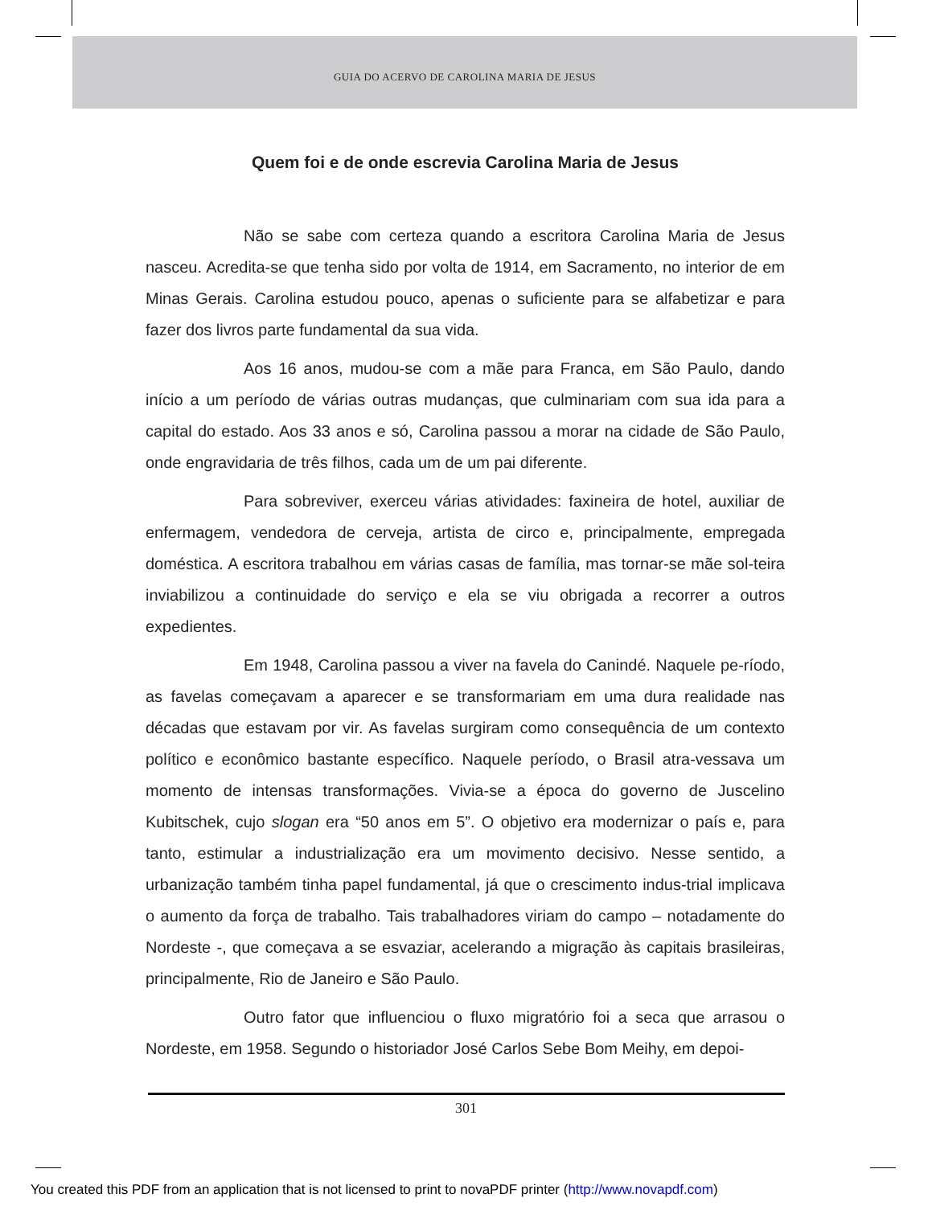GUIA DO ACERVO DE CAROLINA MARIA DE JESUS
Quem foi e de onde escrevia Carolina Maria de Jesus
Não se sabe com certeza quando a escritora Carolina Maria de Jesus nasceu. Acredita-se que tenha sido por volta de 1914, em Sacramento, no interior de em Minas Gerais. Carolina estudou pouco, apenas o suficiente para se alfabetizar e para fazer dos livros parte fundamental da sua vida.
Aos 16 anos, mudou-se com a mãe para Franca, em São Paulo, dando início a um período de várias outras mudanças, que culminariam com sua ida para a capital do estado. Aos 33 anos e só, Carolina passou a morar na cidade de São Paulo, onde engravidaria de três filhos, cada um de um pai diferente.
Para sobreviver, exerceu várias atividades: faxineira de hotel, auxiliar de enfermagem, vendedora de cerveja, artista de circo e, principalmente, empregada doméstica. A escritora trabalhou em várias casas de família, mas tornar-se mãe sol-teira inviabilizou a continuidade do serviço e ela se viu obrigada a recorrer a outros expedientes.
Em 1948, Carolina passou a viver na favela do Canindé. Naquele pe-ríodo, as favelas começavam a aparecer e se transformariam em uma dura realidade nas décadas que estavam por vir. As favelas surgiram como consequência de um contexto político e econômico bastante específico. Naquele período, o Brasil atra-vessava um momento de intensas transformações. Vivia-se a época do governo de Juscelino Kubitschek, cujo slogan era “50 anos em 5”. O objetivo era modernizar o país e, para tanto, estimular a industrialização era um movimento decisivo. Nesse sentido, a urbanização também tinha papel fundamental, já que o crescimento indus-trial implicava o aumento da força de trabalho. Tais trabalhadores viriam do campo – notadamente do Nordeste -, que começava a se esvaziar, acelerando a migração às capitais brasileiras, principalmente, Rio de Janeiro e São Paulo.
Outro fator que influenciou o fluxo migratório foi a seca que arrasou o Nordeste, em 1958. Segundo o historiador José Carlos Sebe Bom Meihy, em depoi-
301
You created this PDF from an application that is not licensed to print to novaPDF printer (http://www.novapdf.com)